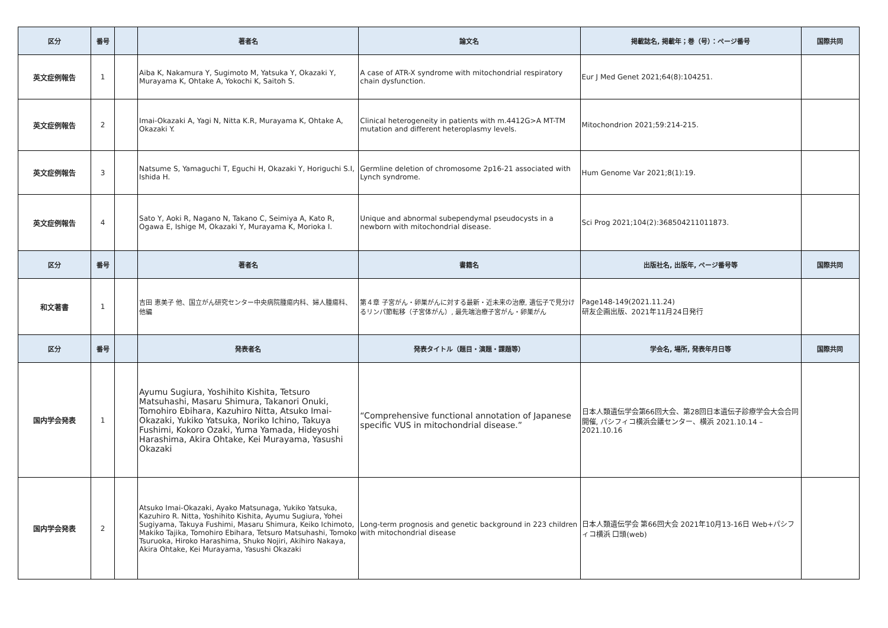| 区分 | 番号 | | 著者名 | 論文名 | 掲載誌名, 掲載年；巻（号）：ページ番号 | 国際共同 |
| --- | --- | --- | --- | --- | --- | --- |
| 英文症例報告 | 1 | | Aiba K, Nakamura Y, Sugimoto M, Yatsuka Y, Okazaki Y, Murayama K, Ohtake A, Yokochi K, Saitoh S. | A case of ATR-X syndrome with mitochondrial respiratory chain dysfunction. | Eur J Med Genet 2021;64(8):104251. | |
| 英文症例報告 | 2 | | Imai-Okazaki A, Yagi N, Nitta K.R, Murayama K, Ohtake A, Okazaki Y. | Clinical heterogeneity in patients with m.4412G>A MT-TM mutation and different heteroplasmy levels. | Mitochondrion 2021;59:214-215. | |
| 英文症例報告 | 3 | | Natsume S, Yamaguchi T, Eguchi H, Okazaki Y, Horiguchi S.I, Ishida H. | Germline deletion of chromosome 2p16-21 associated with Lynch syndrome. | Hum Genome Var 2021;8(1):19. | |
| 英文症例報告 | 4 | | Sato Y, Aoki R, Nagano N, Takano C, Seimiya A, Kato R, Ogawa E, Ishige M, Okazaki Y, Murayama K, Morioka I. | Unique and abnormal subependymal pseudocysts in a newborn with mitochondrial disease. | Sci Prog 2021;104(2):368504211011873. | |
| 区分 | 番号 | | 著者名 | 書籍名 | 出版社名, 出版年, ページ番号等 | 国際共同 |
| 和文著書 | 1 | | 吉田 恵美子 他、国立がん研究センター中央病院腫瘍内科、婦人腫瘍科、他編 | 第４章 子宮がん・卵巣がんに対する最新・近未来の治療, 遺伝子で見分けるリンパ節転移（子宮体がん）, 最先端治療子宮がん・卵巣がん | Page148-149(2021.11.24) 研友企画出版、2021年11月24日発行 | |
| 区分 | 番号 | | 発表者名 | 発表タイトル（題目・演題・課題等） | 学会名, 場所, 発表年月日等 | 国際共同 |
| 国内学会発表 | 1 | | Ayumu Sugiura, Yoshihito Kishita, Tetsuro Matsuhashi, Masaru Shimura, Takanori Onuki, Tomohiro Ebihara, Kazuhiro Nitta, Atsuko Imai-Okazaki, Yukiko Yatsuka, Noriko Ichino, Takuya Fushimi, Kokoro Ozaki, Yuma Yamada, Hideyoshi Harashima, Akira Ohtake, Kei Murayama, Yasushi Okazaki | “Comprehensive functional annotation of Japanese specific VUS in mitochondrial disease.” | 日本人類遺伝学会第66回大会、第28回日本遺伝子診療学会大会合同開催, パシフィコ横浜会議センター、横浜 2021.10.14 – 2021.10.16 | |
| 国内学会発表 | 2 | | Atsuko Imai-Okazaki, Ayako Matsunaga, Yukiko Yatsuka, Kazuhiro R. Nitta, Yoshihito Kishita, Ayumu Sugiura, Yohei Sugiyama, Takuya Fushimi, Masaru Shimura, Keiko Ichimoto, Makiko Tajika, Tomohiro Ebihara, Tetsuro Matsuhashi, Tomoko Tsuruoka, Hiroko Harashima, Shuko Nojiri, Akihiro Nakaya, Akira Ohtake, Kei Murayama, Yasushi Okazaki | Long-term prognosis and genetic background in 223 children with mitochondrial disease | 日本人類遺伝学会 第66回大会 2021年10月13-16日 Web+パシフィコ横浜 口頭(web) | |